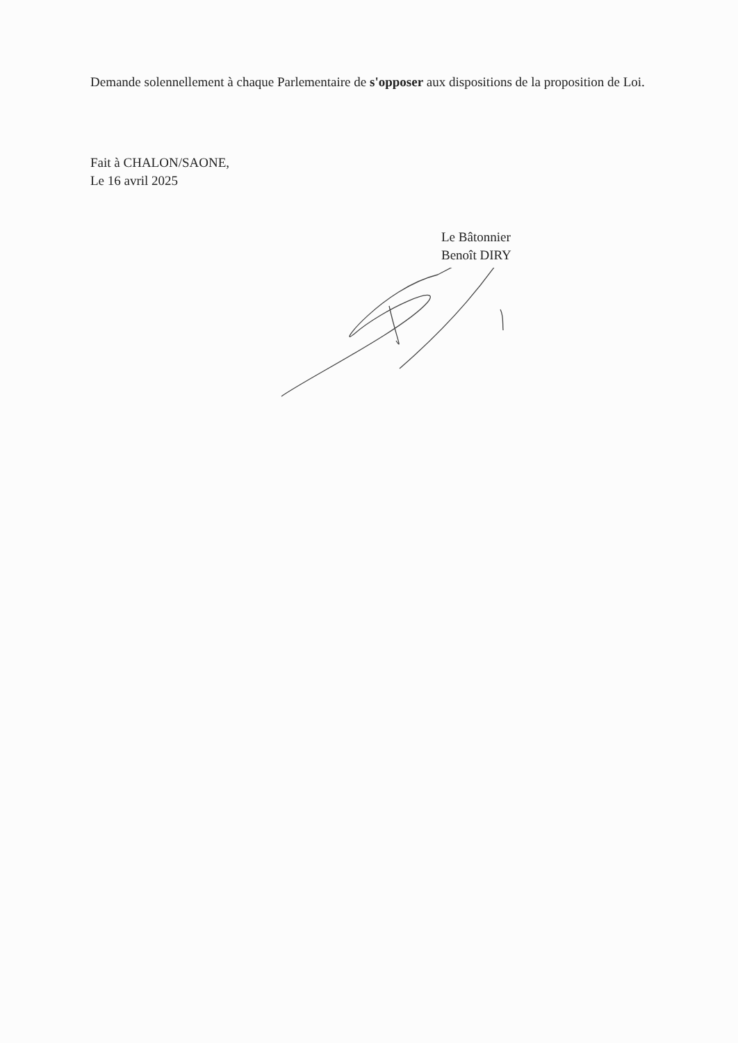Demande solennellement à chaque Parlementaire de s'opposer aux dispositions de la proposition de Loi.
Fait à CHALON/SAONE,
Le 16 avril 2025
Le Bâtonnier
Benoît DIRY